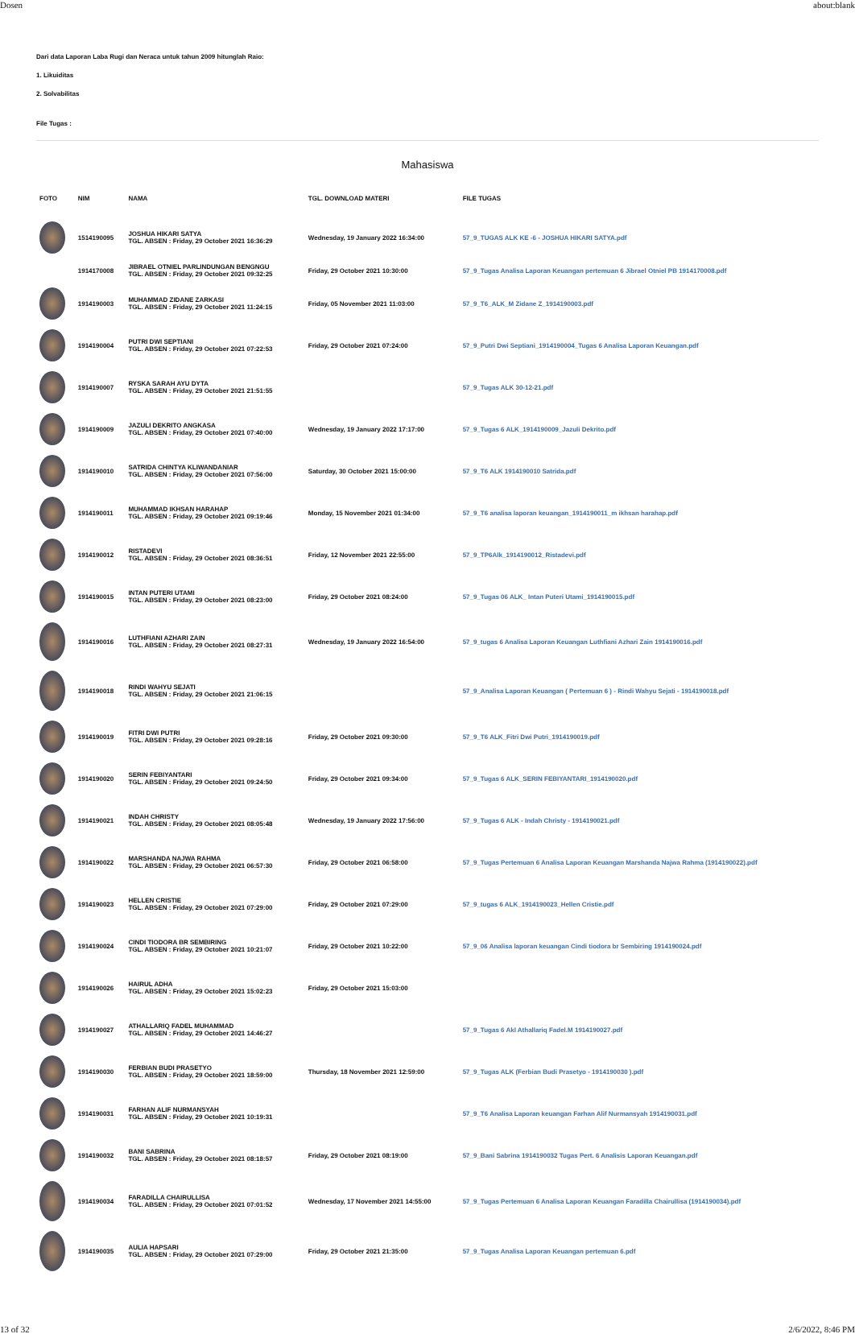Dosen about:blank
Dari data Laporan Laba Rugi dan Neraca untuk tahun 2009 hitunglah Raio:
1. Likuiditas
2. Solvabilitas
File Tugas :
Mahasiswa
| FOTO | NIM | NAMA | TGL. DOWNLOAD MATERI | FILE TUGAS |
| --- | --- | --- | --- | --- |
| | 1514190095 | JOSHUA HIKARI SATYA TGL. ABSEN : Friday, 29 October 2021 16:36:29 | Wednesday, 19 January 2022 16:34:00 | 57_9_TUGAS ALK KE -6 - JOSHUA HIKARI SATYA.pdf |
| | 1914170008 | JIBRAEL OTNIEL PARLINDUNGAN BENGNGU TGL. ABSEN : Friday, 29 October 2021 09:32:25 | Friday, 29 October 2021 10:30:00 | 57_9_Tugas Analisa Laporan Keuangan pertemuan 6 Jibrael Otniel PB 1914170008.pdf |
| | 1914190003 | MUHAMMAD ZIDANE ZARKASI TGL. ABSEN : Friday, 29 October 2021 11:24:15 | Friday, 05 November 2021 11:03:00 | 57_9_T6_ALK_M Zidane Z_1914190003.pdf |
| | 1914190004 | PUTRI DWI SEPTIANI TGL. ABSEN : Friday, 29 October 2021 07:22:53 | Friday, 29 October 2021 07:24:00 | 57_9_Putri Dwi Septiani_1914190004_Tugas 6 Analisa Laporan Keuangan.pdf |
| | 1914190007 | RYSKA SARAH AYU DYTA TGL. ABSEN : Friday, 29 October 2021 21:51:55 | | 57_9_Tugas ALK 30-12-21.pdf |
| | 1914190009 | JAZULI DEKRITO ANGKASA TGL. ABSEN : Friday, 29 October 2021 07:40:00 | Wednesday, 19 January 2022 17:17:00 | 57_9_Tugas 6 ALK_1914190009_Jazuli Dekrito.pdf |
| | 1914190010 | SATRIDA CHINTYA KLIWANDANIAR TGL. ABSEN : Friday, 29 October 2021 07:56:00 | Saturday, 30 October 2021 15:00:00 | 57_9_T6 ALK 1914190010 Satrida.pdf |
| | 1914190011 | MUHAMMAD IKHSAN HARAHAP TGL. ABSEN : Friday, 29 October 2021 09:19:46 | Monday, 15 November 2021 01:34:00 | 57_9_T6 analisa laporan keuangan_1914190011_m ikhsan harahap.pdf |
| | 1914190012 | RISTADEVI TGL. ABSEN : Friday, 29 October 2021 08:36:51 | Friday, 12 November 2021 22:55:00 | 57_9_TP6Alk_1914190012_Ristadevi.pdf |
| | 1914190015 | INTAN PUTERI UTAMI TGL. ABSEN : Friday, 29 October 2021 08:23:00 | Friday, 29 October 2021 08:24:00 | 57_9_Tugas 06 ALK_ Intan Puteri Utami_1914190015.pdf |
| | 1914190016 | LUTHFIANI AZHARI ZAIN TGL. ABSEN : Friday, 29 October 2021 08:27:31 | Wednesday, 19 January 2022 16:54:00 | 57_9_tugas 6 Analisa Laporan Keuangan Luthfiani Azhari Zain 1914190016.pdf |
| | 1914190018 | RINDI WAHYU SEJATI TGL. ABSEN : Friday, 29 October 2021 21:06:15 | | 57_9_Analisa Laporan Keuangan ( Pertemuan 6 ) - Rindi Wahyu Sejati - 1914190018.pdf |
| | 1914190019 | FITRI DWI PUTRI TGL. ABSEN : Friday, 29 October 2021 09:28:16 | Friday, 29 October 2021 09:30:00 | 57_9_T6 ALK_Fitri Dwi Putri_1914190019.pdf |
| | 1914190020 | SERIN FEBIYANTARI TGL. ABSEN : Friday, 29 October 2021 09:24:50 | Friday, 29 October 2021 09:34:00 | 57_9_Tugas 6 ALK_SERIN FEBIYANTARI_1914190020.pdf |
| | 1914190021 | INDAH CHRISTY TGL. ABSEN : Friday, 29 October 2021 08:05:48 | Wednesday, 19 January 2022 17:56:00 | 57_9_Tugas 6 ALK - Indah Christy - 1914190021.pdf |
| | 1914190022 | MARSHANDA NAJWA RAHMA TGL. ABSEN : Friday, 29 October 2021 06:57:30 | Friday, 29 October 2021 06:58:00 | 57_9_Tugas Pertemuan 6 Analisa Laporan Keuangan Marshanda Najwa Rahma (1914190022).pdf |
| | 1914190023 | HELLEN CRISTIE TGL. ABSEN : Friday, 29 October 2021 07:29:00 | Friday, 29 October 2021 07:29:00 | 57_9_tugas 6 ALK_1914190023_Hellen Cristie.pdf |
| | 1914190024 | CINDI TIODORA BR SEMBIRING TGL. ABSEN : Friday, 29 October 2021 10:21:07 | Friday, 29 October 2021 10:22:00 | 57_9_06 Analisa laporan keuangan Cindi tiodora br Sembiring 1914190024.pdf |
| | 1914190026 | HAIRUL ADHA TGL. ABSEN : Friday, 29 October 2021 15:02:23 | Friday, 29 October 2021 15:03:00 | |
| | 1914190027 | ATHALLARIQ FADEL MUHAMMAD TGL. ABSEN : Friday, 29 October 2021 14:46:27 | | 57_9_Tugas 6 Akl Athallariq Fadel.M 1914190027.pdf |
| | 1914190030 | FERBIAN BUDI PRASETYO TGL. ABSEN : Friday, 29 October 2021 18:59:00 | Thursday, 18 November 2021 12:59:00 | 57_9_Tugas ALK (Ferbian Budi Prasetyo - 1914190030 ).pdf |
| | 1914190031 | FARHAN ALIF NURMANSYAH TGL. ABSEN : Friday, 29 October 2021 10:19:31 | | 57_9_T6 Analisa Laporan keuangan Farhan Alif Nurmansyah 1914190031.pdf |
| | 1914190032 | BANI SABRINA TGL. ABSEN : Friday, 29 October 2021 08:18:57 | Friday, 29 October 2021 08:19:00 | 57_9_Bani Sabrina 1914190032 Tugas Pert. 6 Analisis Laporan Keuangan.pdf |
| | 1914190034 | FARADILLA CHAIRULLISA TGL. ABSEN : Friday, 29 October 2021 07:01:52 | Wednesday, 17 November 2021 14:55:00 | 57_9_Tugas Pertemuan 6 Analisa Laporan Keuangan Faradilla Chairullisa (1914190034).pdf |
| | 1914190035 | AULIA HAPSARI TGL. ABSEN : Friday, 29 October 2021 07:29:00 | Friday, 29 October 2021 21:35:00 | 57_9_Tugas Analisa Laporan Keuangan pertemuan 6.pdf |
13 of 32 2/6/2022, 8:46 PM